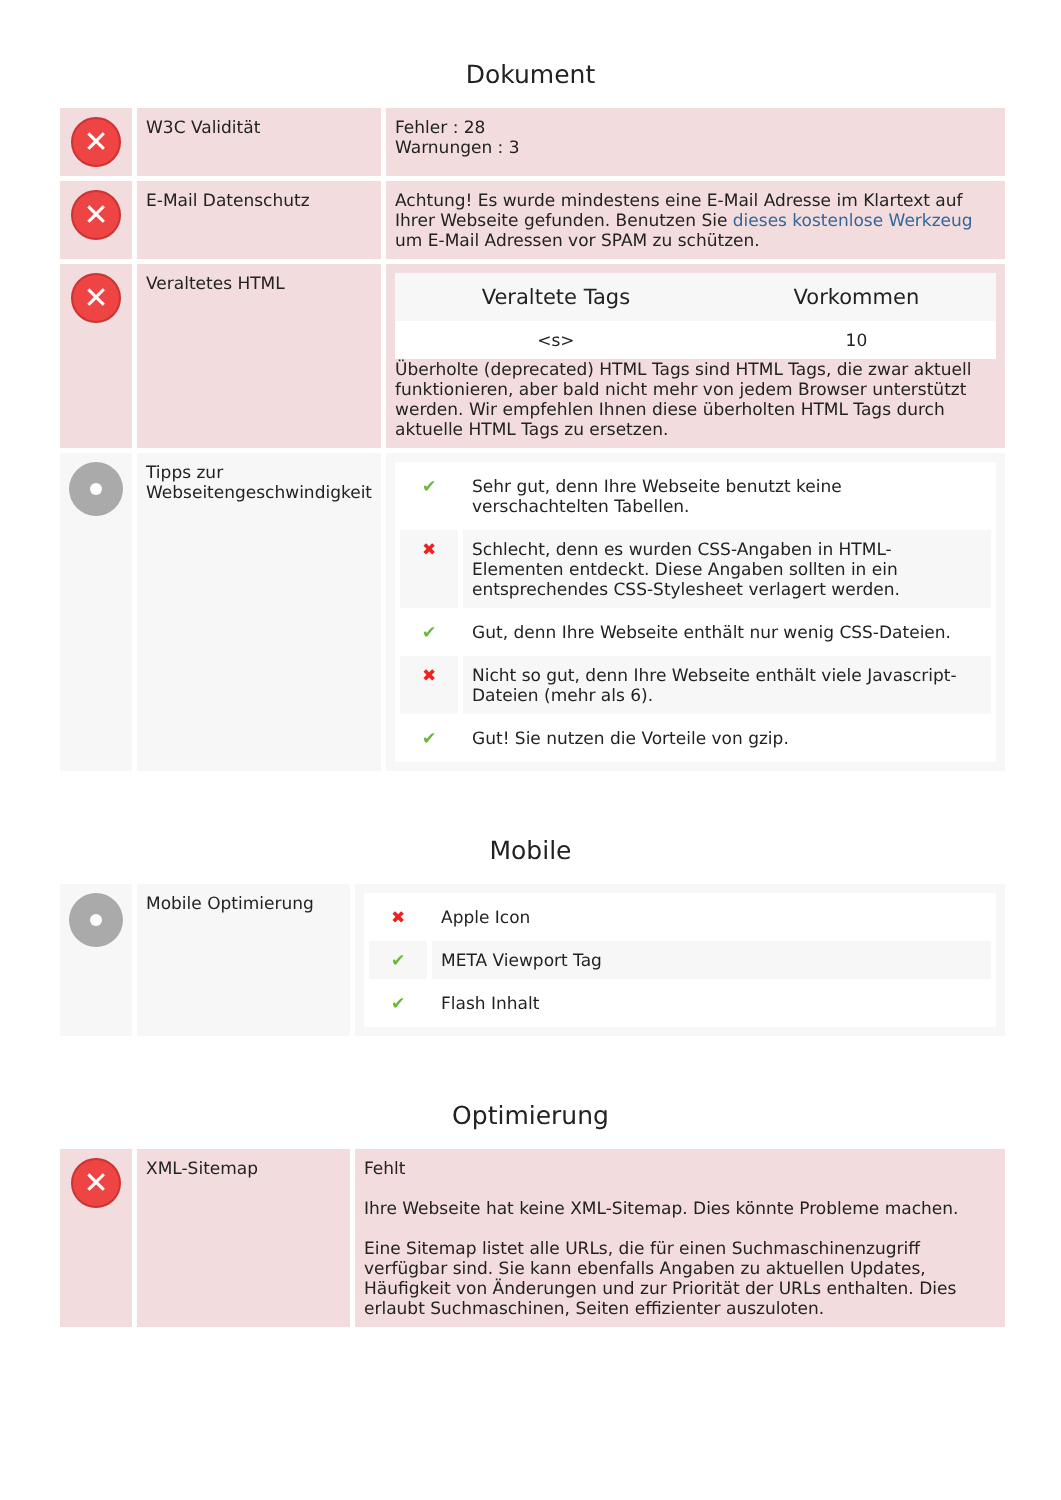Dokument
| ✕ | W3C Validität | Fehler : 28 Warnungen : 3 |
| ✕ | E-Mail Datenschutz | Achtung! Es wurde mindestens eine E-Mail Adresse im Klartext auf Ihrer Webseite gefunden. Benutzen Sie dieses kostenlose Werkzeug um E-Mail Adressen vor SPAM zu schützen. |
| ✕ | Veraltetes HTML | / Veraltete Tags / Vorkommen / / --- / --- / / <s> / 10 / Überholte (deprecated) HTML Tags sind HTML Tags, die zwar aktuell funktionieren, aber bald nicht mehr von jedem Browser unterstützt werden. Wir empfehlen Ihnen diese überholten HTML Tags durch aktuelle HTML Tags zu ersetzen. |
| | Tipps zur Webseitengeschwindigkeit | / ✔ / Sehr gut, denn Ihre Webseite benutzt keine verschachtelten Tabellen. / / ✖ / Schlecht, denn es wurden CSS-Angaben in HTML-Elementen entdeckt. Diese Angaben sollten in ein entsprechendes CSS-Stylesheet verlagert werden. / / ✔ / Gut, denn Ihre Webseite enthält nur wenig CSS-Dateien. / / ✖ / Nicht so gut, denn Ihre Webseite enthält viele Javascript-Dateien (mehr als 6). / / ✔ / Gut! Sie nutzen die Vorteile von gzip. / |
Mobile
| | Mobile Optimierung | / ✖ / Apple Icon / / ✔ / META Viewport Tag / / ✔ / Flash Inhalt / |
Optimierung
| ✕ | XML-Sitemap | Fehlt Ihre Webseite hat keine XML-Sitemap. Dies könnte Probleme machen. Eine Sitemap listet alle URLs, die für einen Suchmaschinenzugriff verfügbar sind. Sie kann ebenfalls Angaben zu aktuellen Updates, Häufigkeit von Änderungen und zur Priorität der URLs enthalten. Dies erlaubt Suchmaschinen, Seiten effizienter auszuloten. |